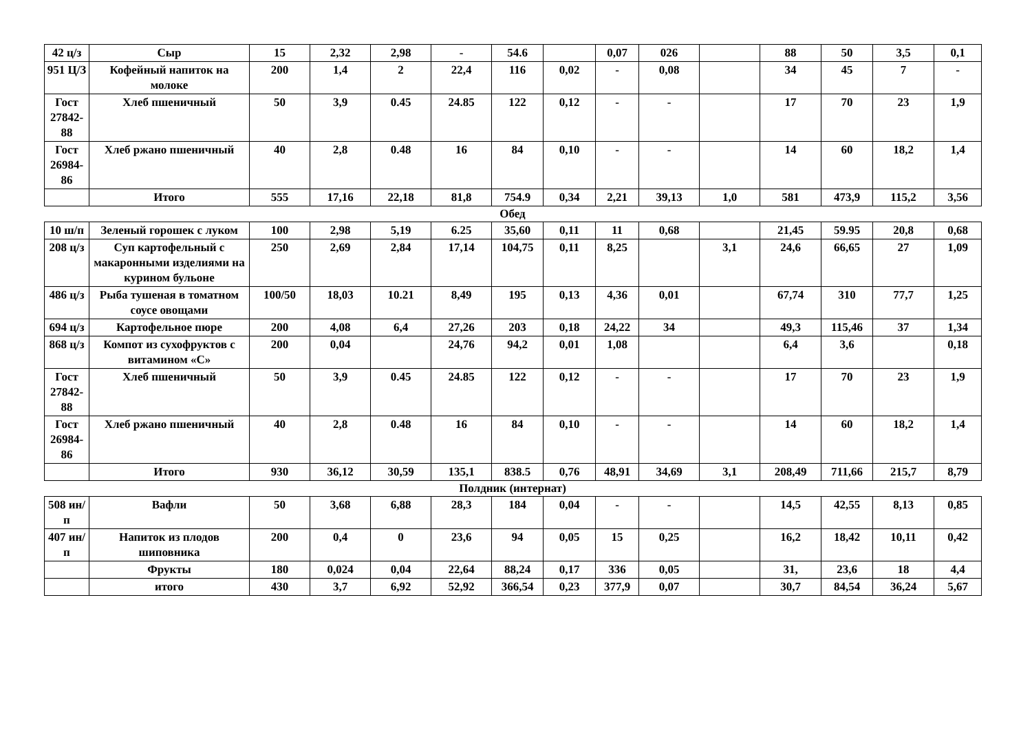| 42 ц/з | Сыр | 15 | 2,32 | 2,98 | - | 54.6 | | 0,07 | 026 | | 88 | 50 | 3,5 | 0,1 |
| 951 Ц/З | Кофейный напиток на молоке | 200 | 1,4 | 2 | 22,4 | 116 | 0,02 | - | 0,08 | | 34 | 45 | 7 | - |
| Гост 27842-88 | Хлеб пшеничный | 50 | 3,9 | 0.45 | 24.85 | 122 | 0,12 | - | - | | 17 | 70 | 23 | 1,9 |
| Гост 26984-86 | Хлеб ржано пшеничный | 40 | 2,8 | 0.48 | 16 | 84 | 0,10 | - | - | | 14 | 60 | 18,2 | 1,4 |
| | Итого | 555 | 17,16 | 22,18 | 81,8 | 754.9 | 0,34 | 2,21 | 39,13 | 1,0 | 581 | 473,9 | 115,2 | 3,56 |
Обед
| 10 ш/п | Зеленый горошек с луком | 100 | 2,98 | 5,19 | 6.25 | 35,60 | 0,11 | 11 | 0,68 | | 21,45 | 59.95 | 20,8 | 0,68 |
| 208 ц/з | Суп картофельный с макаронными изделиями на курином бульоне | 250 | 2,69 | 2,84 | 17,14 | 104,75 | 0,11 | 8,25 | | 3,1 | 24,6 | 66,65 | 27 | 1,09 |
| 486 ц/з | Рыба тушеная в томатном соусе овощами | 100/50 | 18,03 | 10.21 | 8,49 | 195 | 0,13 | 4,36 | 0,01 | | 67,74 | 310 | 77,7 | 1,25 |
| 694 ц/з | Картофельное пюре | 200 | 4,08 | 6,4 | 27,26 | 203 | 0,18 | 24,22 | 34 | | 49,3 | 115,46 | 37 | 1,34 |
| 868 ц/з | Компот из сухофруктов с витамином «С» | 200 | 0,04 | | 24,76 | 94,2 | 0,01 | 1,08 | | | 6,4 | 3,6 | | 0,18 |
| Гост 27842-88 | Хлеб пшеничный | 50 | 3,9 | 0.45 | 24.85 | 122 | 0,12 | - | - | | 17 | 70 | 23 | 1,9 |
| Гост 26984-86 | Хлеб ржано пшеничный | 40 | 2,8 | 0.48 | 16 | 84 | 0,10 | - | - | | 14 | 60 | 18,2 | 1,4 |
| | Итого | 930 | 36,12 | 30,59 | 135,1 | 838.5 | 0,76 | 48,91 | 34,69 | 3,1 | 208,49 | 711,66 | 215,7 | 8,79 |
Полдник (интернат)
| 508 ин/п | Вафли | 50 | 3,68 | 6,88 | 28,3 | 184 | 0,04 | - | - | | 14,5 | 42,55 | 8,13 | 0,85 |
| 407 ин/п | Напиток из плодов шиповника | 200 | 0,4 | 0 | 23,6 | 94 | 0,05 | 15 | 0,25 | | 16,2 | 18,42 | 10,11 | 0,42 |
| | Фрукты | 180 | 0,024 | 0,04 | 22,64 | 88,24 | 0,17 | 336 | 0,05 | | 31, | 23,6 | 18 | 4,4 |
| | итого | 430 | 3,7 | 6,92 | 52,92 | 366,54 | 0,23 | 377,9 | 0,07 | | 30,7 | 84,54 | 36,24 | 5,67 |